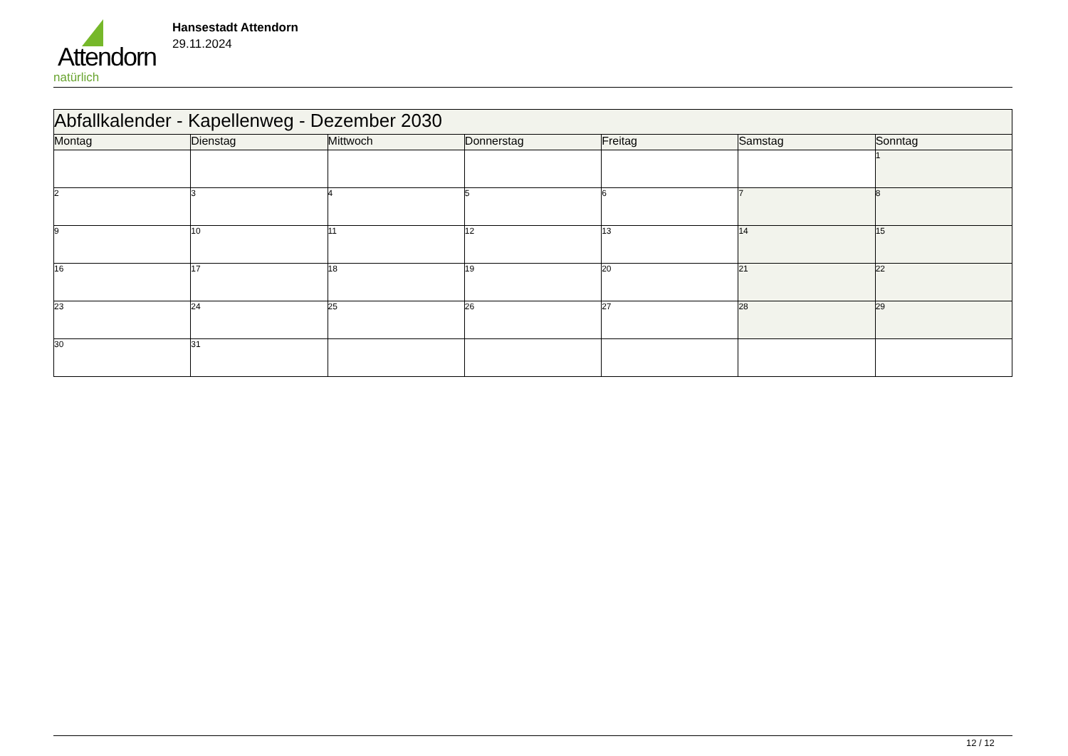Attendorn
natürlich
Hansestadt Attendorn
29.11.2024
| Abfallkalender - Kapellenweg - Dezember 2030 | | | | | | |
| Montag | Dienstag | Mittwoch | Donnerstag | Freitag | Samstag | Sonntag |
| | | | | | | 1 |
| 2 | 3 | 4 | 5 | 6 | 7 | 8 |
| 9 | 10 | 11 | 12 | 13 | 14 | 15 |
| 16 | 17 | 18 | 19 | 20 | 21 | 22 |
| 23 | 24 | 25 | 26 | 27 | 28 | 29 |
| 30 | 31 | | | | | |
12 / 12